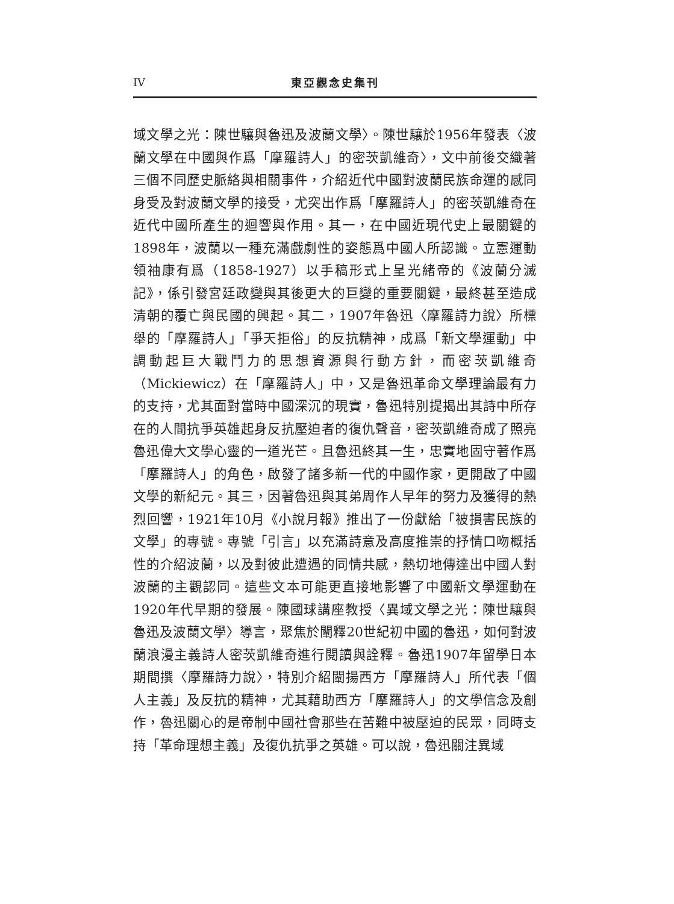IV 東亞觀念史集刊
域文學之光：陳世驤與魯迅及波蘭文學〉。陳世驤於1956年發表〈波蘭文學在中國與作爲「摩羅詩人」的密茨凱維奇〉，文中前後交織著三個不同歷史脈絡與相關事件，介紹近代中國對波蘭民族命運的感同身受及對波蘭文學的接受，尤突出作爲「摩羅詩人」的密茨凱維奇在近代中國所產生的迴響與作用。其一，在中國近現代史上最關鍵的1898年，波蘭以一種充滿戲劇性的姿態爲中國人所認識。立憲運動領袖康有爲（1858-1927）以手稿形式上呈光緒帝的《波蘭分滅記》，係引發宮廷政變與其後更大的巨變的重要關鍵，最終甚至造成清朝的覆亡與民國的興起。其二，1907年魯迅〈摩羅詩力說〉所標舉的「摩羅詩人」「爭天拒俗」的反抗精神，成爲「新文學運動」中調動起巨大戰鬥力的思想資源與行動方針，而密茨凱維奇（Mickiewicz）在「摩羅詩人」中，又是魯迅革命文學理論最有力的支持，尤其面對當時中國深沉的現實，魯迅特別提揭出其詩中所存在的人間抗爭英雄起身反抗壓迫者的復仇聲音，密茨凱維奇成了照亮魯迅偉大文學心靈的一道光芒。且魯迅終其一生，忠實地固守著作爲「摩羅詩人」的角色，啟發了諸多新一代的中國作家，更開啟了中國文學的新紀元。其三，因著魯迅與其弟周作人早年的努力及獲得的熱烈回響，1921年10月《小說月報》推出了一份獻給「被損害民族的文學」的專號。專號「引言」以充滿詩意及高度推崇的抒情口吻概括性的介紹波蘭，以及對彼此遭遇的同情共感，熱切地傳達出中國人對波蘭的主觀認同。這些文本可能更直接地影響了中國新文學運動在1920年代早期的發展。陳國球講座教授〈異域文學之光：陳世驤與魯迅及波蘭文學〉導言，聚焦於闡釋20世紀初中國的魯迅，如何對波蘭浪漫主義詩人密茨凱維奇進行閱讀與詮釋。魯迅1907年留學日本期間撰〈摩羅詩力說〉，特別介紹闡揚西方「摩羅詩人」所代表「個人主義」及反抗的精神，尤其藉助西方「摩羅詩人」的文學信念及創作，魯迅關心的是帝制中國社會那些在苦難中被壓迫的民眾，同時支持「革命理想主義」及復仇抗爭之英雄。可以說，魯迅關注異域